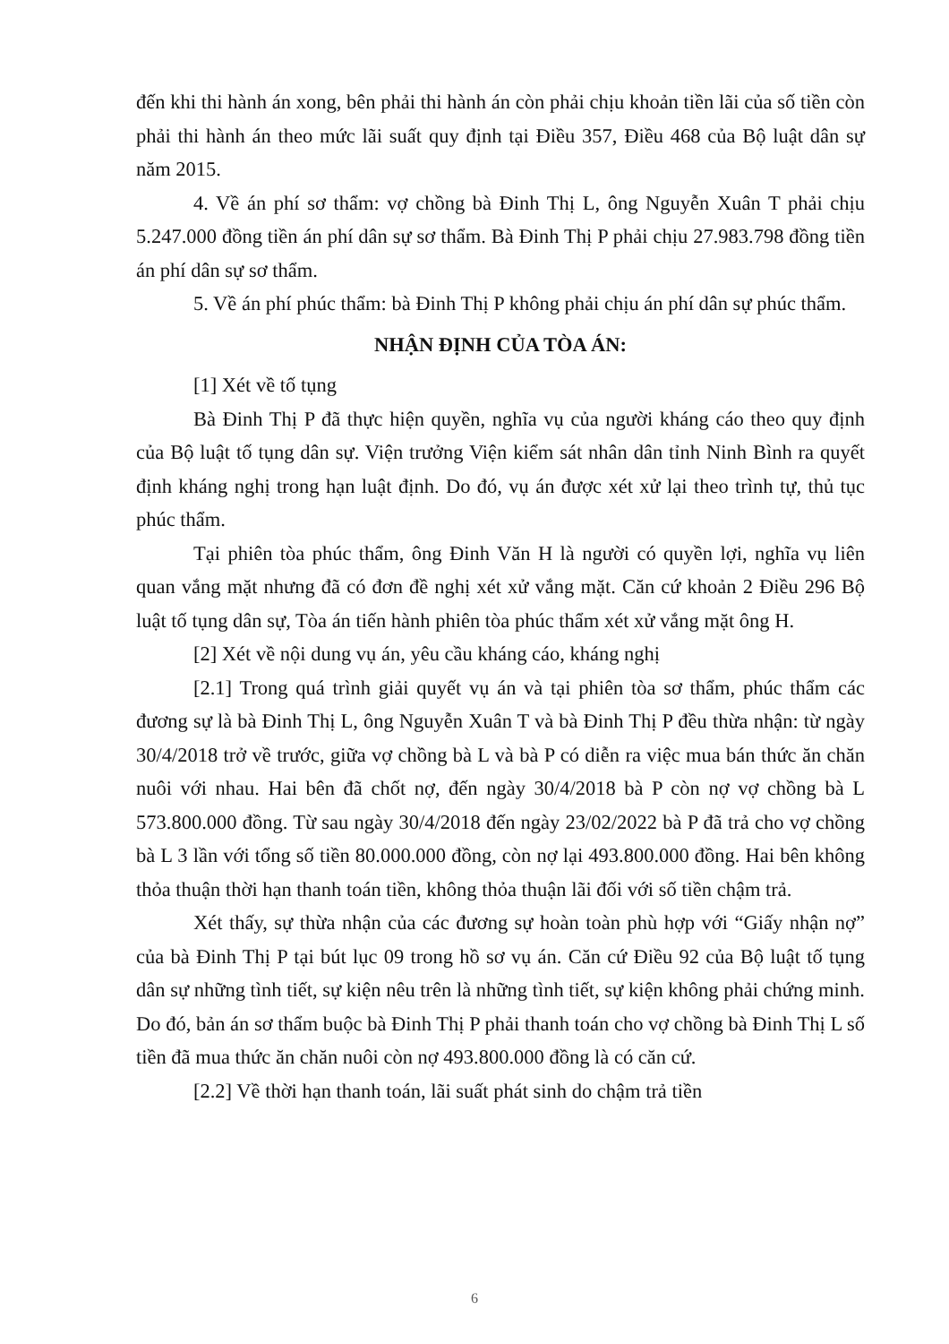đến khi thi hành án xong, bên phải thi hành án còn phải chịu khoản tiền lãi của số tiền còn phải thi hành án theo mức lãi suất quy định tại Điều 357, Điều 468 của Bộ luật dân sự năm 2015.
4. Về án phí sơ thẩm: vợ chồng bà Đinh Thị L, ông Nguyễn Xuân T phải chịu 5.247.000 đồng tiền án phí dân sự sơ thẩm. Bà Đinh Thị P phải chịu 27.983.798 đồng tiền án phí dân sự sơ thẩm.
5. Về án phí phúc thẩm: bà Đinh Thị P không phải chịu án phí dân sự phúc thẩm.
NHẬN ĐỊNH CỦA TÒA ÁN:
[1] Xét về tố tụng
Bà Đinh Thị P đã thực hiện quyền, nghĩa vụ của người kháng cáo theo quy định của Bộ luật tố tụng dân sự. Viện trưởng Viện kiểm sát nhân dân tỉnh Ninh Bình ra quyết định kháng nghị trong hạn luật định. Do đó, vụ án được xét xử lại theo trình tự, thủ tục phúc thẩm.
Tại phiên tòa phúc thẩm, ông Đinh Văn H là người có quyền lợi, nghĩa vụ liên quan vắng mặt nhưng đã có đơn đề nghị xét xử vắng mặt. Căn cứ khoản 2 Điều 296 Bộ luật tố tụng dân sự, Tòa án tiến hành phiên tòa phúc thẩm xét xử vắng mặt ông H.
[2] Xét về nội dung vụ án, yêu cầu kháng cáo, kháng nghị
[2.1] Trong quá trình giải quyết vụ án và tại phiên tòa sơ thẩm, phúc thẩm các đương sự là bà Đinh Thị L, ông Nguyễn Xuân T và bà Đinh Thị P đều thừa nhận: từ ngày 30/4/2018 trở về trước, giữa vợ chồng bà L và bà P có diễn ra việc mua bán thức ăn chăn nuôi với nhau. Hai bên đã chốt nợ, đến ngày 30/4/2018 bà P còn nợ vợ chồng bà L 573.800.000 đồng. Từ sau ngày 30/4/2018 đến ngày 23/02/2022 bà P đã trả cho vợ chồng bà L 3 lần với tổng số tiền 80.000.000 đồng, còn nợ lại 493.800.000 đồng. Hai bên không thỏa thuận thời hạn thanh toán tiền, không thỏa thuận lãi đối với số tiền chậm trả.
Xét thấy, sự thừa nhận của các đương sự hoàn toàn phù hợp với “Giấy nhận nợ” của bà Đinh Thị P tại bút lục 09 trong hồ sơ vụ án. Căn cứ Điều 92 của Bộ luật tố tụng dân sự những tình tiết, sự kiện nêu trên là những tình tiết, sự kiện không phải chứng minh. Do đó, bản án sơ thẩm buộc bà Đinh Thị P phải thanh toán cho vợ chồng bà Đinh Thị L số tiền đã mua thức ăn chăn nuôi còn nợ 493.800.000 đồng là có căn cứ.
[2.2] Về thời hạn thanh toán, lãi suất phát sinh do chậm trả tiền
6